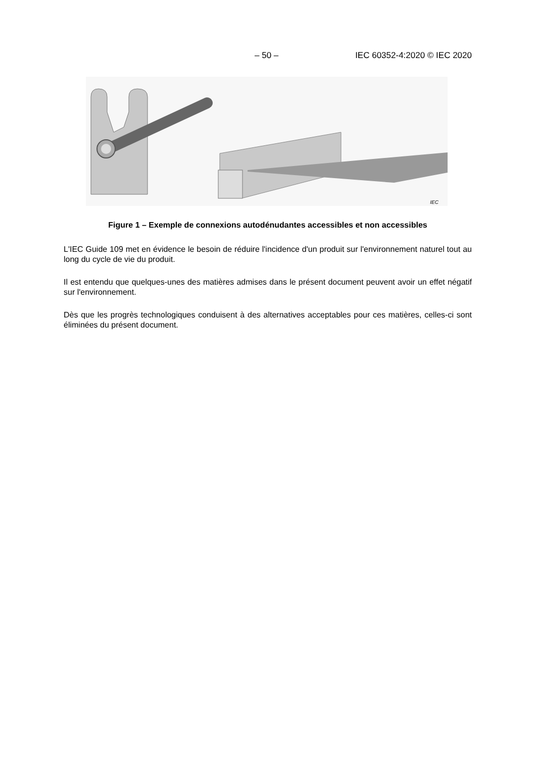– 50 – IEC 60352-4:2020 © IEC 2020
IEC
Figure 1 – Exemple de connexions autodénudantes accessibles et non accessibles
L'IEC Guide 109 met en évidence le besoin de réduire l'incidence d'un produit sur l'environnement naturel tout au long du cycle de vie du produit.
Il est entendu que quelques-unes des matières admises dans le présent document peuvent avoir un effet négatif sur l'environnement.
Dès que les progrès technologiques conduisent à des alternatives acceptables pour ces matières, celles-ci sont éliminées du présent document.